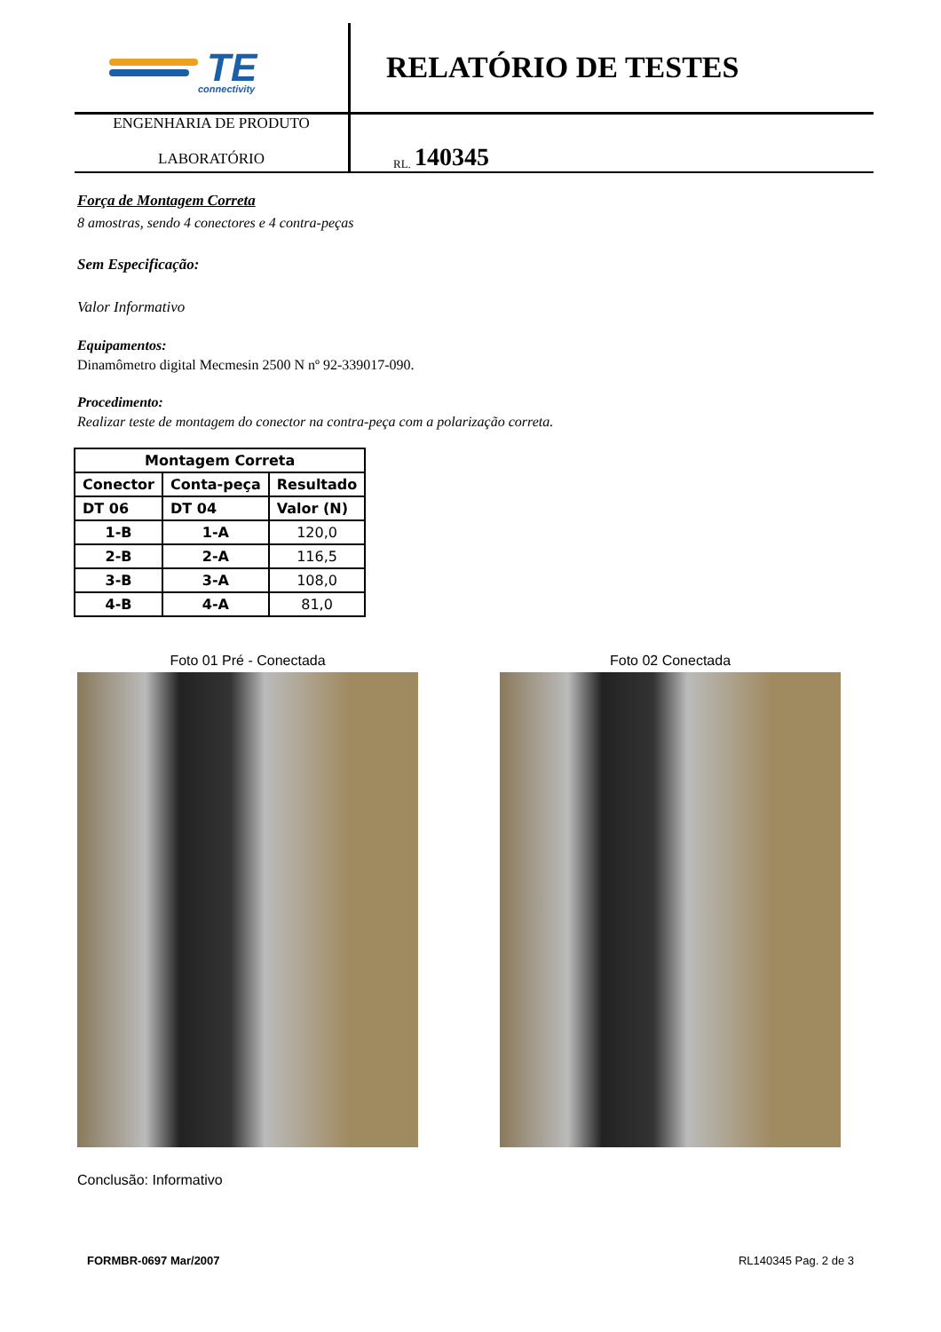TE
connectivity
RELATÓRIO DE TESTES
ENGENHARIA DE PRODUTO
LABORATÓRIO
RL. 140345
Força de Montagem Correta
8 amostras, sendo 4 conectores e 4 contra-peças
Sem Especificação:
Valor Informativo
Equipamentos:
Dinamômetro digital Mecmesin 2500 N nº 92-339017-090.
Procedimento:
Realizar teste de montagem do conector na contra-peça com a polarização correta.
| Montagem Correta | | |
| --- | --- | --- |
| Conector | Conta-peça | Resultado |
| DT 06 | DT 04 | Valor (N) |
| 1-B | 1-A | 120,0 |
| 2-B | 2-A | 116,5 |
| 3-B | 3-A | 108,0 |
| 4-B | 4-A | 81,0 |
Foto 01 Pré - Conectada Foto 02 Conectada
Conclusão: Informativo
FORMBR-0697 Mar/2007 RL140345 Pag. 2 de 3